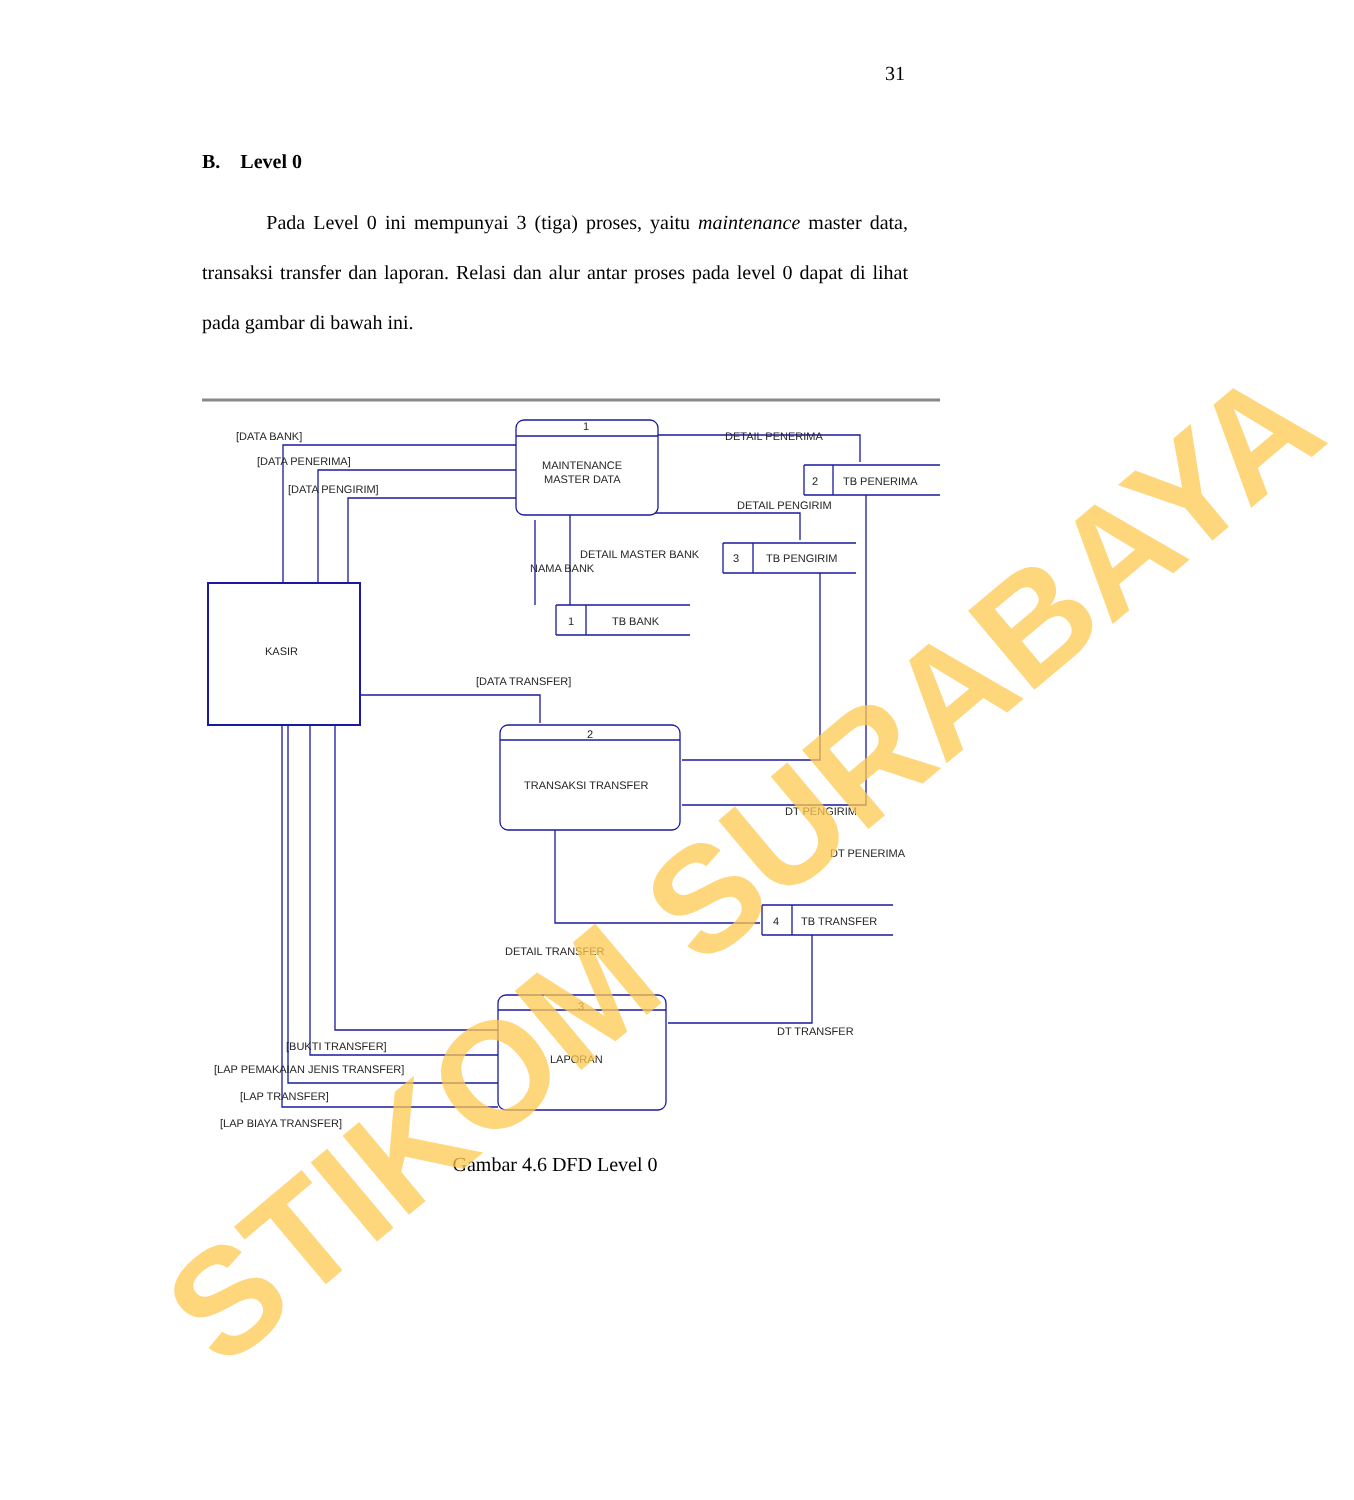31
B. Level 0
Pada Level 0 ini mempunyai 3 (tiga) proses, yaitu maintenance master data, transaksi transfer dan laporan. Relasi dan alur antar proses pada level 0 dapat di lihat pada gambar di bawah ini.
[DATA BANK]
[DATA PENERIMA]
[DATA PENGIRIM]
1
MAINTENANCE
MASTER DATA
DETAIL PENERIMA
2
TB PENERIMA
DETAIL PENGIRIM
3
TB PENGIRIM
DETAIL MASTER BANK
NAMA BANK
1
TB BANK
KASIR
[DATA TRANSFER]
2
TRANSAKSI TRANSFER
DT PENGIRIM
DT PENERIMA
DETAIL TRANSFER
4
TB TRANSFER
3
LAPORAN
DT TRANSFER
[BUKTI TRANSFER]
[LAP PEMAKAIAN JENIS TRANSFER]
[LAP TRANSFER]
[LAP BIAYA TRANSFER]
Gambar 4.6 DFD Level 0
STIKOM SURABAYA